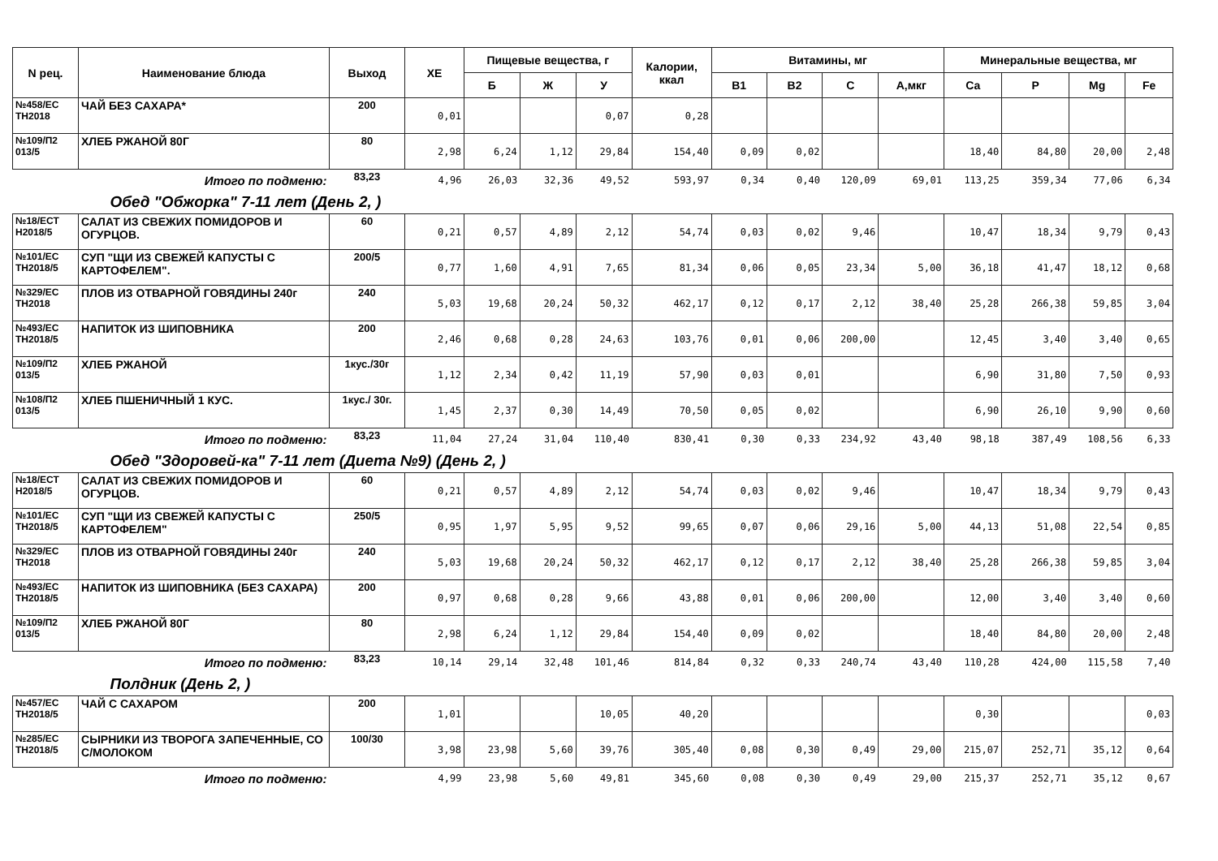| N рец. | Наименование блюда | Выход | ХЕ | Пищевые вещества, г | | | Калории, ккал | Витамины, мг | | | | Минеральные вещества, мг | | | |
| --- | --- | --- | --- | --- | --- | --- | --- | --- | --- | --- | --- | --- | --- | --- | --- |
| | | | | Б | Ж | У | | В1 | В2 | С | А,мкг | Ca | P | Mg | Fe |
| №458/ЕС ТН2018 | ЧАЙ БЕЗ САХАРА* | 200 | 0,01 | | | 0,07 | 0,28 | | | | | | | | |
| №109/П2 013/5 | ХЛЕБ РЖАНОЙ 80Г | 80 | 2,98 | 6,24 | 1,12 | 29,84 | 154,40 | 0,09 | 0,02 | | | 18,40 | 84,80 | 20,00 | 2,48 |
| | Итого по подменю: | 83,23 | 4,96 | 26,03 | 32,36 | 49,52 | 593,97 | 0,34 | 0,40 | 120,09 | 69,01 | 113,25 | 359,34 | 77,06 | 6,34 |
| Обед "Обжорка" 7-11 лет (День 2, ) | | | | | | | | | | | | | | | |
| №18/ЕСТ Н2018/5 | САЛАТ ИЗ СВЕЖИХ ПОМИДОРОВ И ОГУРЦОВ. | 60 | 0,21 | 0,57 | 4,89 | 2,12 | 54,74 | 0,03 | 0,02 | 9,46 | | 10,47 | 18,34 | 9,79 | 0,43 |
| №101/ЕС ТН2018/5 | СУП "ЩИ ИЗ СВЕЖЕЙ КАПУСТЫ С КАРТОФЕЛЕМ". | 200/5 | 0,77 | 1,60 | 4,91 | 7,65 | 81,34 | 0,06 | 0,05 | 23,34 | 5,00 | 36,18 | 41,47 | 18,12 | 0,68 |
| №329/ЕС ТН2018 | ПЛОВ ИЗ ОТВАРНОЙ ГОВЯДИНЫ 240г | 240 | 5,03 | 19,68 | 20,24 | 50,32 | 462,17 | 0,12 | 0,17 | 2,12 | 38,40 | 25,28 | 266,38 | 59,85 | 3,04 |
| №493/ЕС ТН2018/5 | НАПИТОК ИЗ ШИПОВНИКА | 200 | 2,46 | 0,68 | 0,28 | 24,63 | 103,76 | 0,01 | 0,06 | 200,00 | | 12,45 | 3,40 | 3,40 | 0,65 |
| №109/П2 013/5 | ХЛЕБ РЖАНОЙ | 1кус./30г | 1,12 | 2,34 | 0,42 | 11,19 | 57,90 | 0,03 | 0,01 | | | 6,90 | 31,80 | 7,50 | 0,93 |
| №108/П2 013/5 | ХЛЕБ ПШЕНИЧНЫЙ 1 КУС. | 1кус./ 30г. | 1,45 | 2,37 | 0,30 | 14,49 | 70,50 | 0,05 | 0,02 | | | 6,90 | 26,10 | 9,90 | 0,60 |
| | Итого по подменю: | 83,23 | 11,04 | 27,24 | 31,04 | 110,40 | 830,41 | 0,30 | 0,33 | 234,92 | 43,40 | 98,18 | 387,49 | 108,56 | 6,33 |
| Обед "Здоровей-ка" 7-11 лет (Диета №9) (День 2, ) | | | | | | | | | | | | | | | |
| №18/ЕСТ Н2018/5 | САЛАТ ИЗ СВЕЖИХ ПОМИДОРОВ И ОГУРЦОВ. | 60 | 0,21 | 0,57 | 4,89 | 2,12 | 54,74 | 0,03 | 0,02 | 9,46 | | 10,47 | 18,34 | 9,79 | 0,43 |
| №101/ЕС ТН2018/5 | СУП "ЩИ ИЗ СВЕЖЕЙ КАПУСТЫ С КАРТОФЕЛЕМ" | 250/5 | 0,95 | 1,97 | 5,95 | 9,52 | 99,65 | 0,07 | 0,06 | 29,16 | 5,00 | 44,13 | 51,08 | 22,54 | 0,85 |
| №329/ЕС ТН2018 | ПЛОВ ИЗ ОТВАРНОЙ ГОВЯДИНЫ 240г | 240 | 5,03 | 19,68 | 20,24 | 50,32 | 462,17 | 0,12 | 0,17 | 2,12 | 38,40 | 25,28 | 266,38 | 59,85 | 3,04 |
| №493/ЕС ТН2018/5 | НАПИТОК ИЗ ШИПОВНИКА (БЕЗ САХАРА) | 200 | 0,97 | 0,68 | 0,28 | 9,66 | 43,88 | 0,01 | 0,06 | 200,00 | | 12,00 | 3,40 | 3,40 | 0,60 |
| №109/П2 013/5 | ХЛЕБ РЖАНОЙ 80Г | 80 | 2,98 | 6,24 | 1,12 | 29,84 | 154,40 | 0,09 | 0,02 | | | 18,40 | 84,80 | 20,00 | 2,48 |
| | Итого по подменю: | 83,23 | 10,14 | 29,14 | 32,48 | 101,46 | 814,84 | 0,32 | 0,33 | 240,74 | 43,40 | 110,28 | 424,00 | 115,58 | 7,40 |
| Полдник (День 2, ) | | | | | | | | | | | | | | | |
| №457/ЕС ТН2018/5 | ЧАЙ С САХАРОМ | 200 | 1,01 | | | 10,05 | 40,20 | | | | | 0,30 | | | 0,03 |
| №285/ЕС ТН2018/5 | СЫРНИКИ ИЗ ТВОРОГА ЗАПЕЧЕННЫЕ, СО С/МОЛОКОМ | 100/30 | 3,98 | 23,98 | 5,60 | 39,76 | 305,40 | 0,08 | 0,30 | 0,49 | 29,00 | 215,07 | 252,71 | 35,12 | 0,64 |
| | Итого по подменю: | | 4,99 | 23,98 | 5,60 | 49,81 | 345,60 | 0,08 | 0,30 | 0,49 | 29,00 | 215,37 | 252,71 | 35,12 | 0,67 |